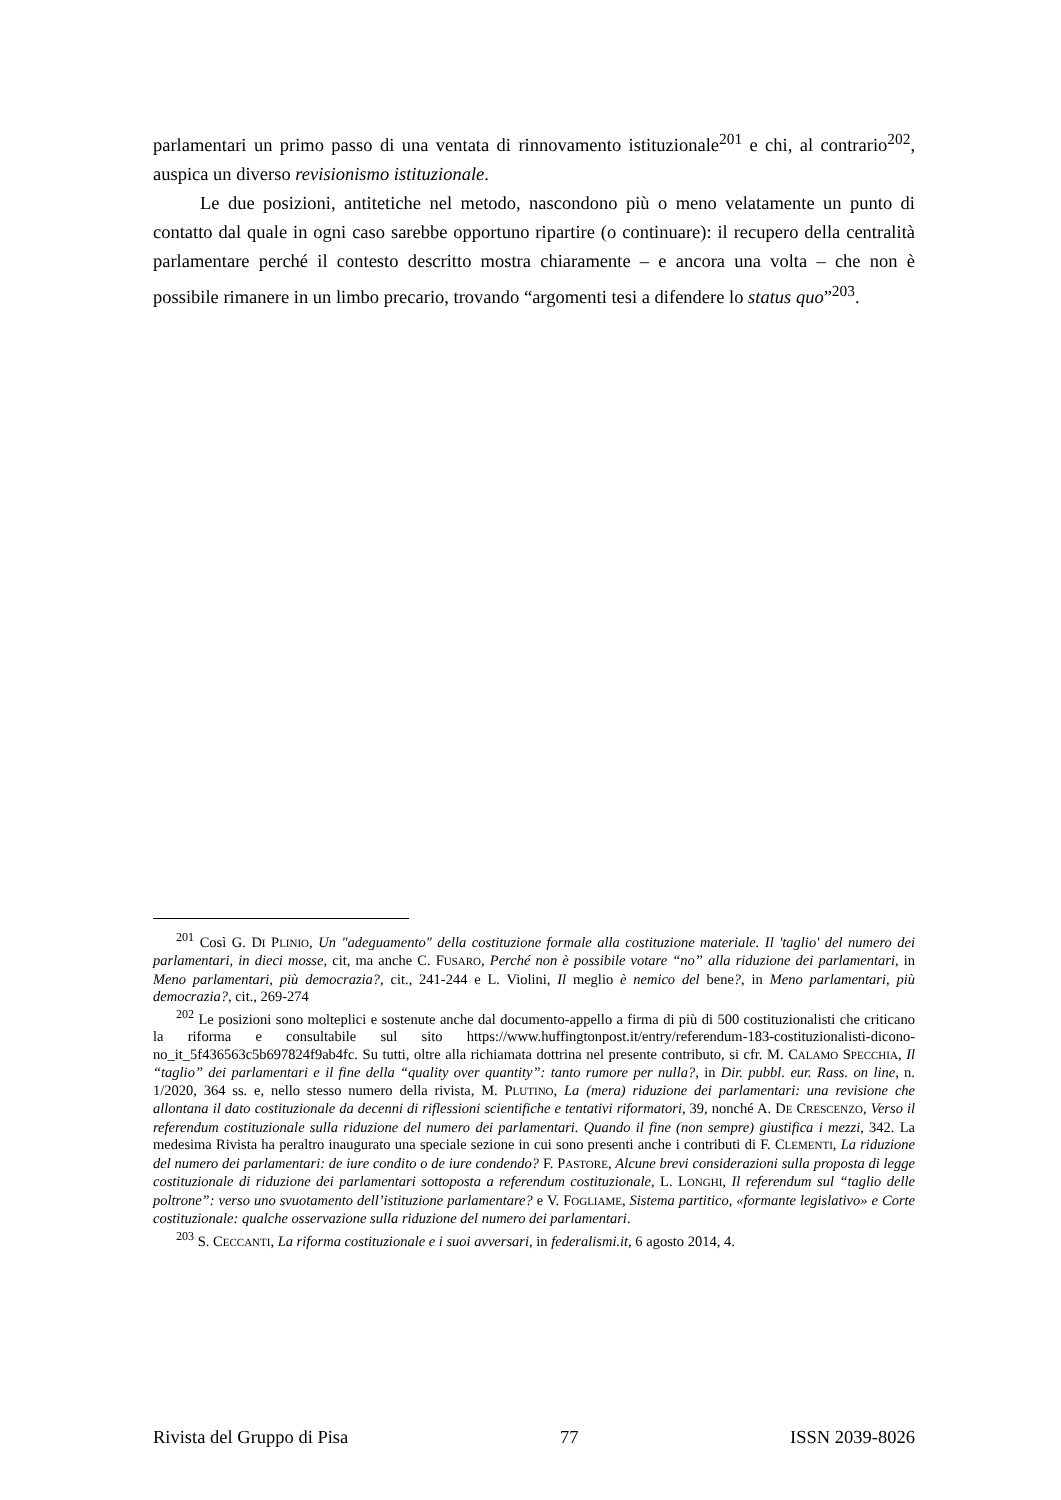parlamentari un primo passo di una ventata di rinnovamento istituzionale<sup>201</sup> e chi, al contrario<sup>202</sup>, auspica un diverso revisionismo istituzionale.
Le due posizioni, antitetiche nel metodo, nascondono più o meno velatamente un punto di contatto dal quale in ogni caso sarebbe opportuno ripartire (o continuare): il recupero della centralità parlamentare perché il contesto descritto mostra chiaramente – e ancora una volta – che non è possibile rimanere in un limbo precario, trovando “argomenti tesi a difendere lo status quo”<sup>203</sup>.
<sup>201</sup> Così G. DI PLINIO, Un "adeguamento" della costituzione formale alla costituzione materiale. Il 'taglio' del numero dei parlamentari, in dieci mosse, cit, ma anche C. FUSARO, Perché non è possibile votare “no” alla riduzione dei parlamentari, in Meno parlamentari, più democrazia?, cit., 241-244 e L. Violini, Il meglio è nemico del bene?, in Meno parlamentari, più democrazia?, cit., 269-274
<sup>202</sup> Le posizioni sono molteplici e sostenute anche dal documento-appello a firma di più di 500 costituzionalisti che criticano la riforma e consultabile sul sito https://www.huffingtonpost.it/entry/referendum-183-costituzionalisti-dicono-no_it_5f436563c5b697824f9ab4fc. Su tutti, oltre alla richiamata dottrina nel presente contributo, si cfr. M. CALAMO SPECCHIA, Il “taglio” dei parlamentari e il fine della “quality over quantity”: tanto rumore per nulla?, in Dir. pubbl. eur. Rass. on line, n. 1/2020, 364 ss. e, nello stesso numero della rivista, M. PLUTINO, La (mera) riduzione dei parlamentari: una revisione che allontana il dato costituzionale da decenni di riflessioni scientifiche e tentativi riformatori, 39, nonché A. DE CRESCENZO, Verso il referendum costituzionale sulla riduzione del numero dei parlamentari. Quando il fine (non sempre) giustifica i mezzi, 342. La medesima Rivista ha peraltro inaugurato una speciale sezione in cui sono presenti anche i contributi di F. CLEMENTI, La riduzione del numero dei parlamentari: de iure condito o de iure condendo? F. PASTORE, Alcune brevi considerazioni sulla proposta di legge costituzionale di riduzione dei parlamentari sottoposta a referendum costituzionale, L. LONGHI, Il referendum sul “taglio delle poltrone”: verso uno svuotamento dell’istituzione parlamentare? e V. FOGLIAME, Sistema partitico, «formante legislativo» e Corte costituzionale: qualche osservazione sulla riduzione del numero dei parlamentari.
<sup>203</sup> S. CECCANTI, La riforma costituzionale e i suoi avversari, in federalismi.it, 6 agosto 2014, 4.
Rivista del Gruppo di Pisa 77 ISSN 2039-8026